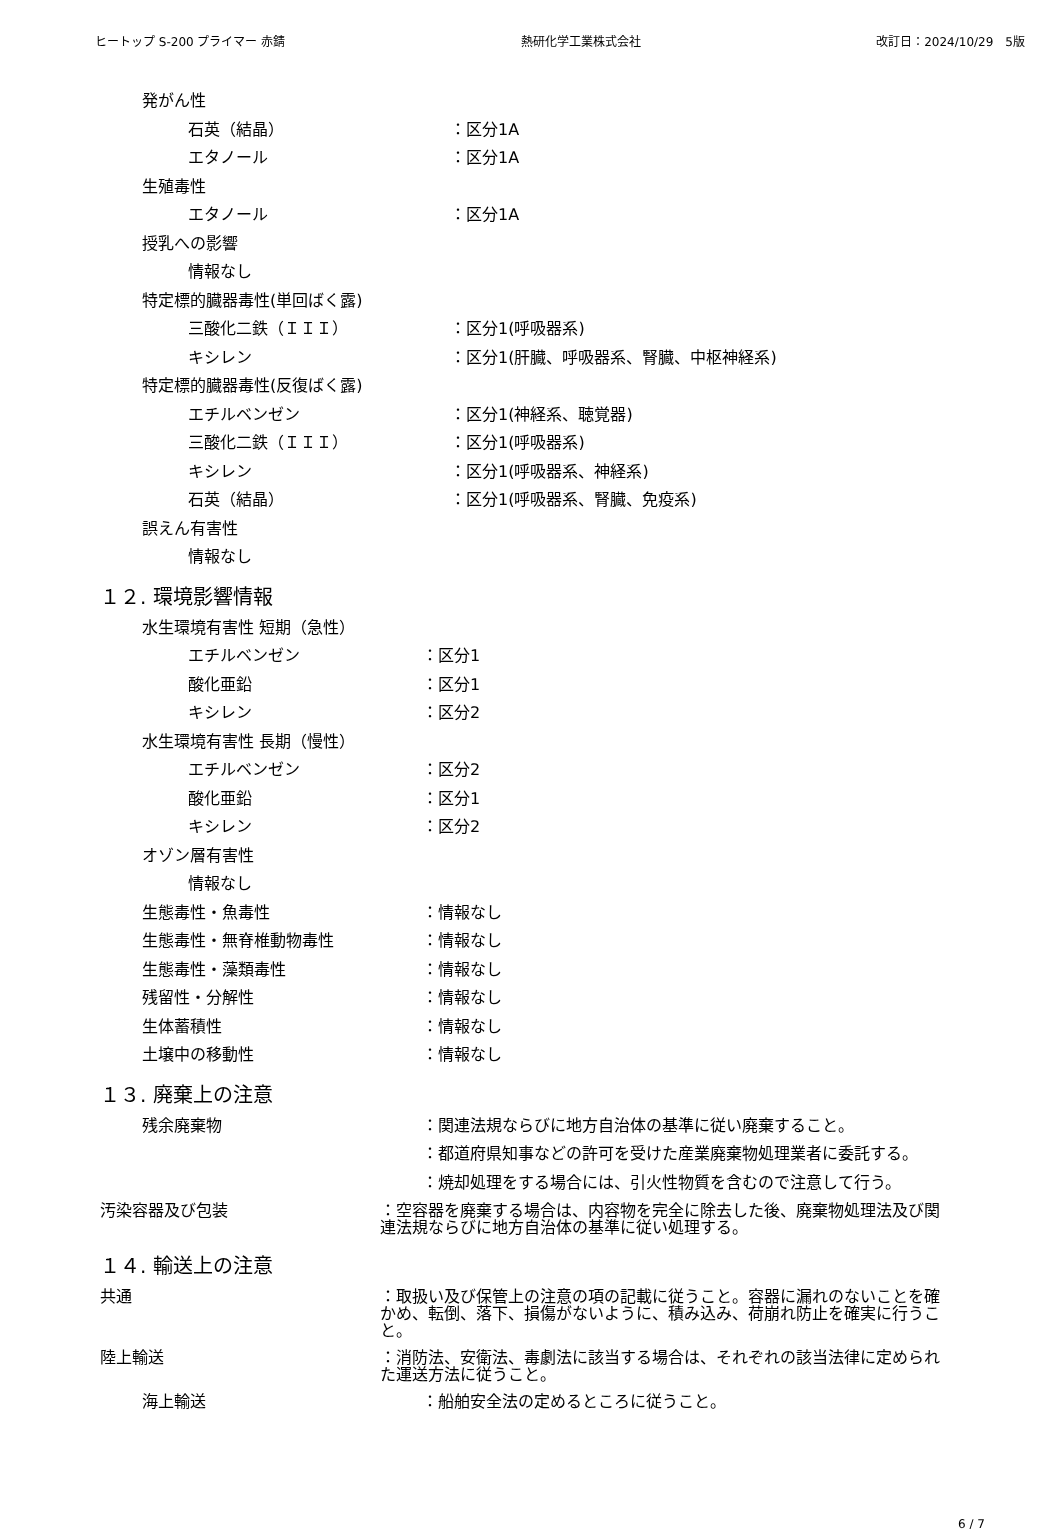ヒートップ S-200 プライマー 赤錆 熱研化学工業株式会社 改訂日：2024/10/29　5版
発がん性
石英（結晶） ：区分1A
エタノール ：区分1A
生殖毒性
エタノール ：区分1A
授乳への影響
情報なし
特定標的臓器毒性(単回ばく露)
三酸化二鉄（ＩＩＩ） ：区分1(呼吸器系)
キシレン ：区分1(肝臓、呼吸器系、腎臓、中枢神経系)
特定標的臓器毒性(反復ばく露)
エチルベンゼン ：区分1(神経系、聴覚器)
三酸化二鉄（ＩＩＩ） ：区分1(呼吸器系)
キシレン ：区分1(呼吸器系、神経系)
石英（結晶） ：区分1(呼吸器系、腎臓、免疫系)
誤えん有害性
情報なし
１２. 環境影響情報
水生環境有害性 短期（急性）
エチルベンゼン ：区分1
酸化亜鉛 ：区分1
キシレン ：区分2
水生環境有害性 長期（慢性）
エチルベンゼン ：区分2
酸化亜鉛 ：区分1
キシレン ：区分2
オゾン層有害性
情報なし
生態毒性・魚毒性 ：情報なし
生態毒性・無脊椎動物毒性 ：情報なし
生態毒性・藻類毒性 ：情報なし
残留性・分解性 ：情報なし
生体蓄積性 ：情報なし
土壌中の移動性 ：情報なし
１３. 廃棄上の注意
残余廃棄物 ：関連法規ならびに地方自治体の基準に従い廃棄すること。
：都道府県知事などの許可を受けた産業廃棄物処理業者に委託する。
：焼却処理をする場合には、引火性物質を含むので注意して行う。
汚染容器及び包装 ：空容器を廃棄する場合は、内容物を完全に除去した後、廃棄物処理法及び関連法規ならびに地方自治体の基準に従い処理する。
１４. 輸送上の注意
共通 ：取扱い及び保管上の注意の項の記載に従うこと。容器に漏れのないことを確かめ、転倒、落下、損傷がないように、積み込み、荷崩れ防止を確実に行うこと。
陸上輸送 ：消防法、安衛法、毒劇法に該当する場合は、それぞれの該当法律に定められた運送方法に従うこと。
海上輸送 ：船舶安全法の定めるところに従うこと。
6 / 7